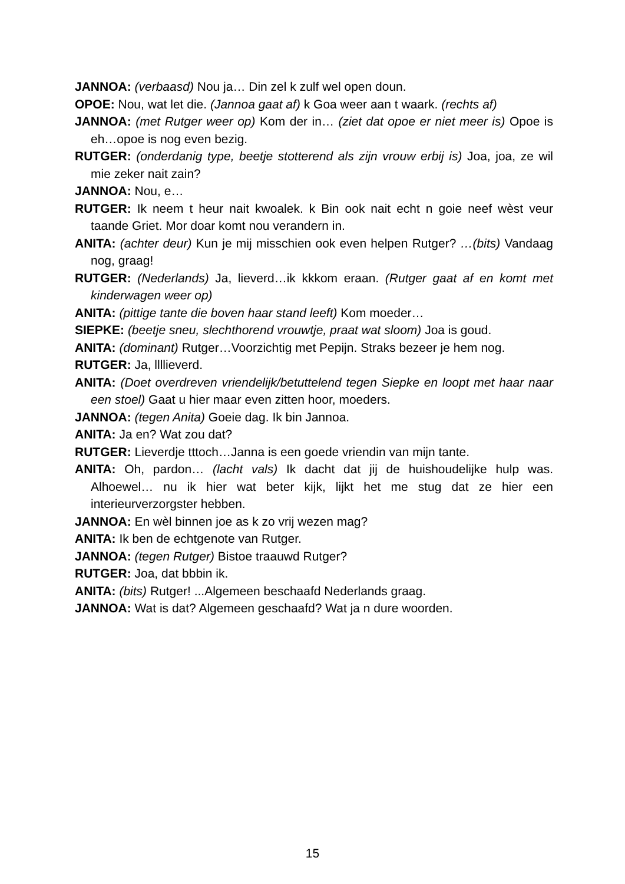JANNOA: (verbaasd) Nou ja… Din zel k zulf wel open doun.
OPOE: Nou, wat let die. (Jannoa gaat af) k Goa weer aan t waark. (rechts af)
JANNOA: (met Rutger weer op) Kom der in… (ziet dat opoe er niet meer is) Opoe is eh…opoe is nog even bezig.
RUTGER: (onderdanig type, beetje stotterend als zijn vrouw erbij is) Joa, joa, ze wil mie zeker nait zain?
JANNOA: Nou, e…
RUTGER: Ik neem t heur nait kwoalek. k Bin ook nait echt n goie neef wèst veur taande Griet. Mor doar komt nou verandern in.
ANITA: (achter deur) Kun je mij misschien ook even helpen Rutger? …(bits) Vandaag nog, graag!
RUTGER: (Nederlands) Ja, lieverd…ik kkkom eraan. (Rutger gaat af en komt met kinderwagen weer op)
ANITA: (pittige tante die boven haar stand leeft) Kom moeder…
SIEPKE: (beetje sneu, slechthorend vrouwtje, praat wat sloom) Joa is goud.
ANITA: (dominant) Rutger…Voorzichtig met Pepijn. Straks bezeer je hem nog.
RUTGER: Ja, llllieverd.
ANITA: (Doet overdreven vriendelijk/betuttelend tegen Siepke en loopt met haar naar een stoel) Gaat u hier maar even zitten hoor, moeders.
JANNOA: (tegen Anita) Goeie dag. Ik bin Jannoa.
ANITA: Ja en? Wat zou dat?
RUTGER: Lieverdje tttoch…Janna is een goede vriendin van mijn tante.
ANITA: Oh, pardon… (lacht vals) Ik dacht dat jij de huishoudelijke hulp was. Alhoewel… nu ik hier wat beter kijk, lijkt het me stug dat ze hier een interieurverzorgster hebben.
JANNOA: En wèl binnen joe as k zo vrij wezen mag?
ANITA: Ik ben de echtgenote van Rutger.
JANNOA: (tegen Rutger) Bistoe traauwd Rutger?
RUTGER: Joa, dat bbbin ik.
ANITA: (bits) Rutger! ...Algemeen beschaafd Nederlands graag.
JANNOA: Wat is dat? Algemeen geschaafd? Wat ja n dure woorden.
15